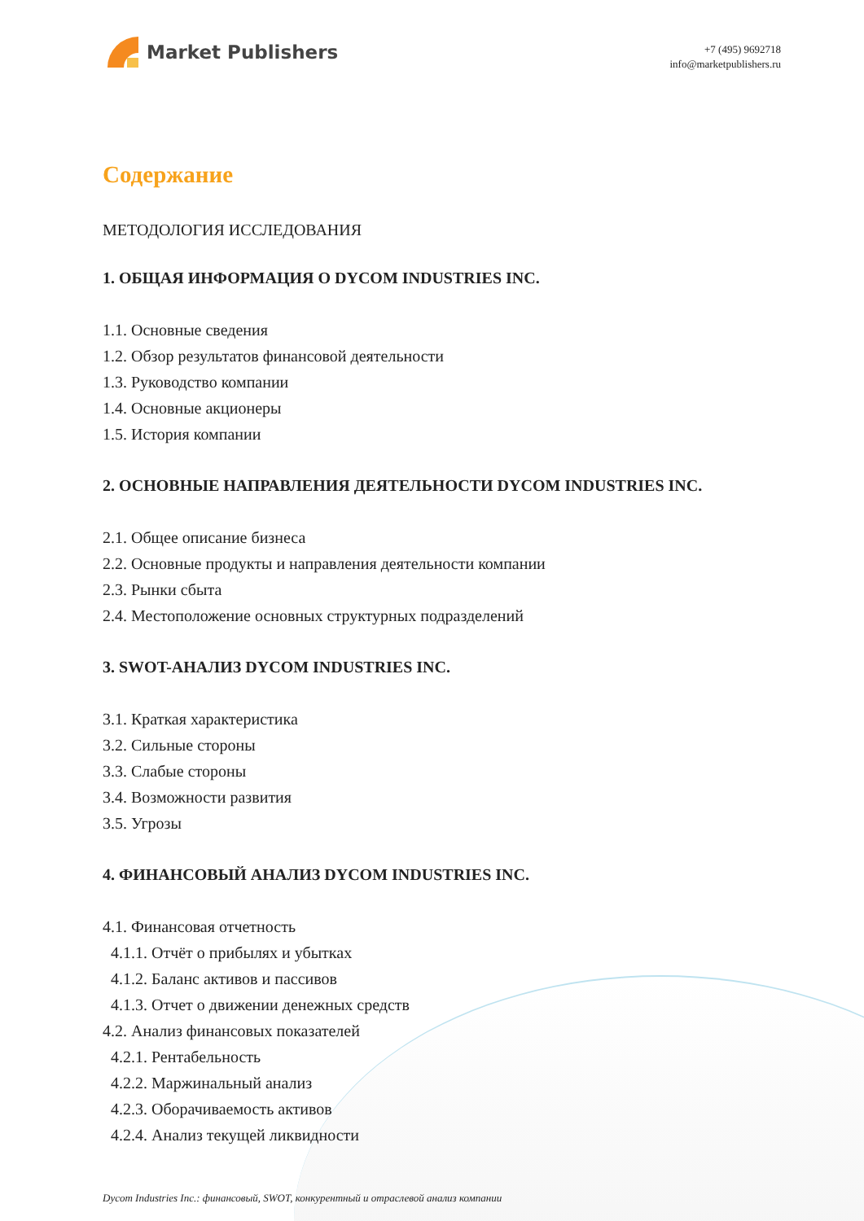Market Publishers
+7 (495) 9692718
info@marketpublishers.ru
Содержание
МЕТОДОЛОГИЯ ИССЛЕДОВАНИЯ
1. ОБЩАЯ ИНФОРМАЦИЯ О DYCOM INDUSTRIES INC.
1.1. Основные сведения
1.2. Обзор результатов финансовой деятельности
1.3. Руководство компании
1.4. Основные акционеры
1.5. История компании
2. ОСНОВНЫЕ НАПРАВЛЕНИЯ ДЕЯТЕЛЬНОСТИ DYCOM INDUSTRIES INC.
2.1. Общее описание бизнеса
2.2. Основные продукты и направления деятельности компании
2.3. Рынки сбыта
2.4. Местоположение основных структурных подразделений
3. SWOT-АНАЛИЗ DYCOM INDUSTRIES INC.
3.1. Краткая характеристика
3.2. Сильные стороны
3.3. Слабые стороны
3.4. Возможности развития
3.5. Угрозы
4. ФИНАНСОВЫЙ АНАЛИЗ DYCOM INDUSTRIES INC.
4.1. Финансовая отчетность
4.1.1. Отчёт о прибылях и убытках
4.1.2. Баланс активов и пассивов
4.1.3. Отчет о движении денежных средств
4.2. Анализ финансовых показателей
4.2.1. Рентабельность
4.2.2. Маржинальный анализ
4.2.3. Оборачиваемость активов
4.2.4. Анализ текущей ликвидности
Dycom Industries Inc.: финансовый, SWOT, конкурентный и отраслевой анализ компании